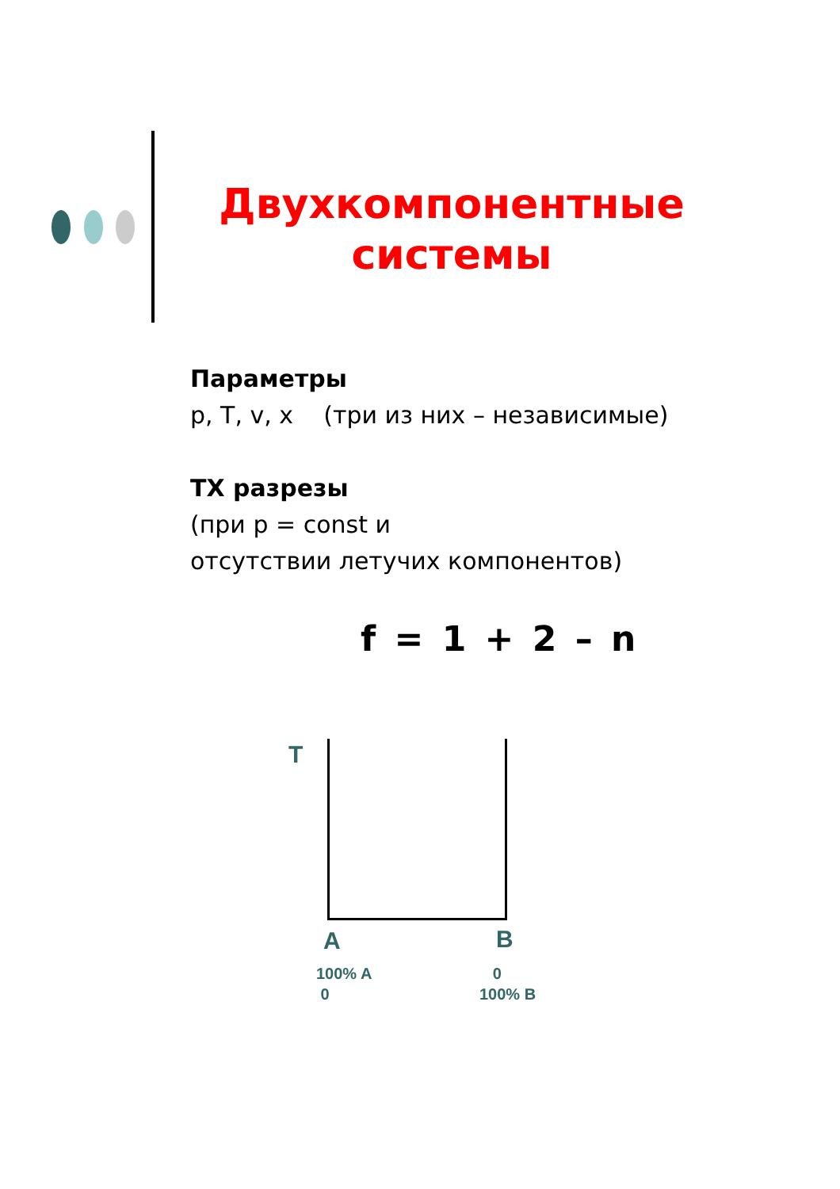Двухкомпонентные системы
Параметры
p, T, v, x (три из них – независимые)
ТХ разрезы
(при p = const и
отсутствии летучих компонентов)
f = 1 + 2 – n
T
A B
100% A
0
0
100% B